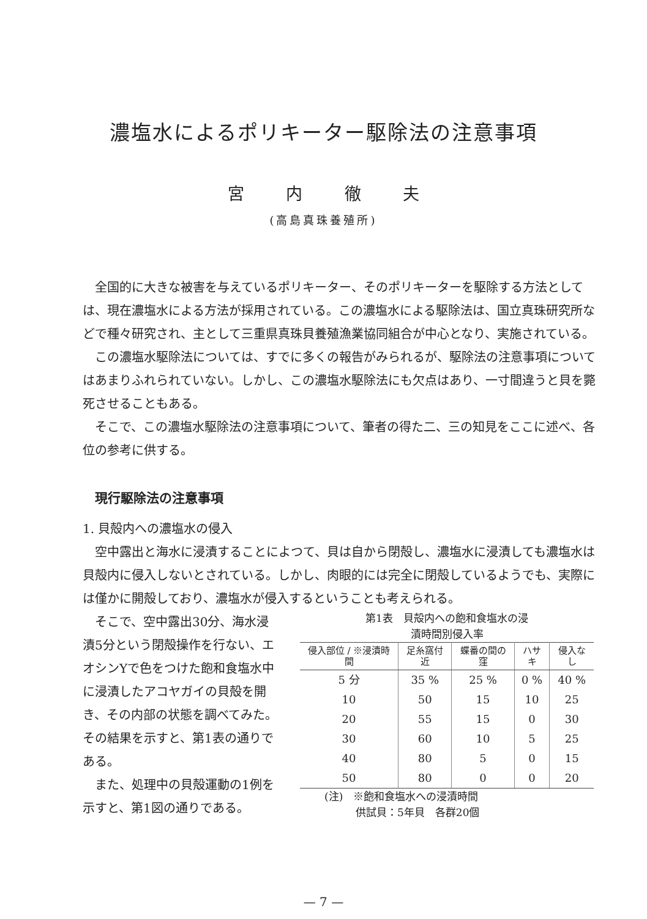濃塩水によるポリキーター駆除法の注意事項
宮 内 徹 夫
(高島真珠養殖所)
全国的に大きな被害を与えているポリキーター、そのポリキーターを駆除する方法としては、現在濃塩水による方法が採用されている。この濃塩水による駆除法は、国立真珠研究所などで種々研究され、主として三重県真珠貝養殖漁業協同組合が中心となり、実施されている。
この濃塩水駆除法については、すでに多くの報告がみられるが、駆除法の注意事項についてはあまりふれられていない。しかし、この濃塩水駆除法にも欠点はあり、一寸間違うと貝を斃死させることもある。
そこで、この濃塩水駆除法の注意事項について、筆者の得た二、三の知見をここに述べ、各位の参考に供する。
現行駆除法の注意事項
1. 貝殻内への濃塩水の侵入
空中露出と海水に浸漬することによつて、貝は自から閉殻し、濃塩水に浸漬しても濃塩水は貝殻内に侵入しないとされている。しかし、肉眼的には完全に閉殻しているようでも、実際には僅かに開殻しており、濃塩水が侵入するということも考えられる。
そこで、空中露出30分、海水浸漬5分という閉殻操作を行ない、エオシンYで色をつけた飽和食塩水中に浸漬したアコヤガイの貝殻を開き、その内部の状態を調べてみた。その結果を示すと、第1表の通りである。
また、処理中の貝殻運動の1例を示すと、第1図の通りである。
第1表　貝殻内への飽和食塩水の浸
漬時間別侵入率
| 侵入部位 / ※浸漬時間 | 足糸窩付近 | 蝶番の間の窪 | ハサキ | 侵入なし |
| --- | --- | --- | --- | --- |
| 5 分 | 35 % | 25 % | 0 % | 40 % |
| 10 | 50 | 15 | 10 | 25 |
| 20 | 55 | 15 | 0 | 30 |
| 30 | 60 | 10 | 5 | 25 |
| 40 | 80 | 5 | 0 | 15 |
| 50 | 80 | 0 | 0 | 20 |
(注)　※飽和食塩水への浸漬時間
　　　供試貝：5年貝　各群20個
— 7 —